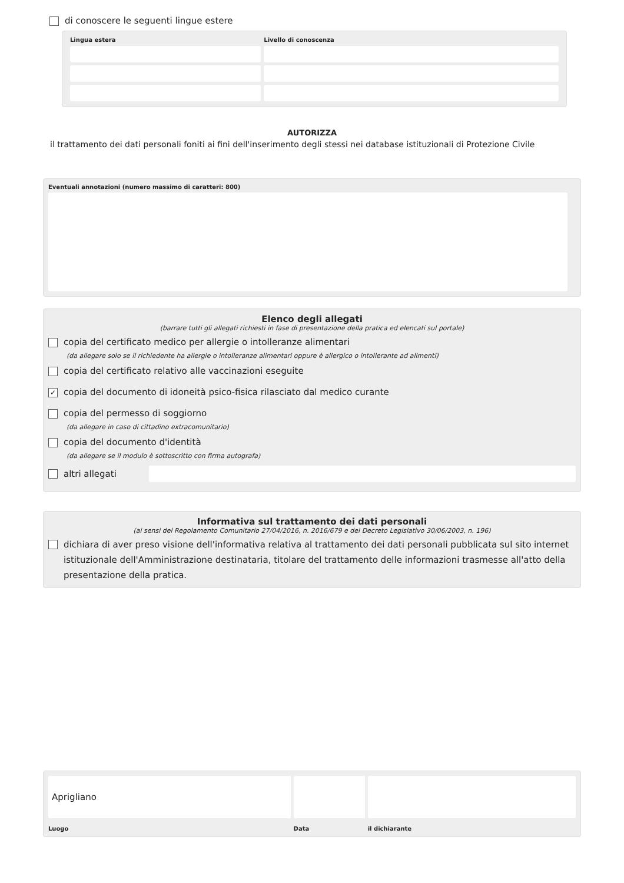di conoscere le seguenti lingue estere
| Lingua estera | Livello di conoscenza |
| --- | --- |
AUTORIZZA
il trattamento dei dati personali foniti ai fini dell'inserimento degli stessi nei database istituzionali di Protezione Civile
Eventuali annotazioni (numero massimo di caratteri: 800)
Elenco degli allegati
(barrare tutti gli allegati richiesti in fase di presentazione della pratica ed elencati sul portale)
copia del certificato medico per allergie o intolleranze alimentari
(da allegare solo se il richiedente ha allergie o intolleranze alimentari oppure è allergico o intollerante ad alimenti)
copia del certificato relativo alle vaccinazioni eseguite
✓ copia del documento di idoneità psico-fisica rilasciato dal medico curante
copia del permesso di soggiorno
(da allegare in caso di cittadino extracomunitario)
copia del documento d'identità
(da allegare se il modulo è sottoscritto con firma autografa)
altri allegati
Informativa sul trattamento dei dati personali
(ai sensi del Regolamento Comunitario 27/04/2016, n. 2016/679 e del Decreto Legislativo 30/06/2003, n. 196)
dichiara di aver preso visione dell'informativa relativa al trattamento dei dati personali pubblicata sul sito internet istituzionale dell'Amministrazione destinataria, titolare del trattamento delle informazioni trasmesse all'atto della presentazione della pratica.
| Aprigliano | | |
| Luogo | Data | il dichiarante |